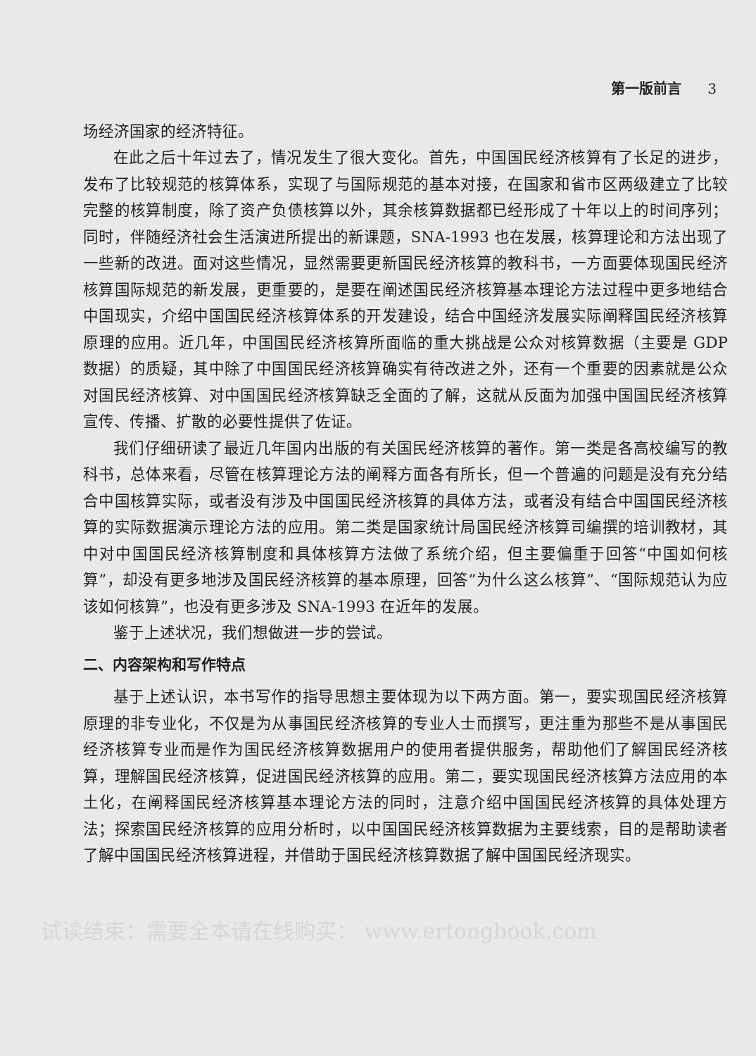第一版前言 3
场经济国家的经济特征。
在此之后十年过去了，情况发生了很大变化。首先，中国国民经济核算有了长足的进步，发布了比较规范的核算体系，实现了与国际规范的基本对接，在国家和省市区两级建立了比较完整的核算制度，除了资产负债核算以外，其余核算数据都已经形成了十年以上的时间序列；同时，伴随经济社会生活演进所提出的新课题，SNA-1993 也在发展，核算理论和方法出现了一些新的改进。面对这些情况，显然需要更新国民经济核算的教科书，一方面要体现国民经济核算国际规范的新发展，更重要的，是要在阐述国民经济核算基本理论方法过程中更多地结合中国现实，介绍中国国民经济核算体系的开发建设，结合中国经济发展实际阐释国民经济核算原理的应用。近几年，中国国民经济核算所面临的重大挑战是公众对核算数据（主要是 GDP 数据）的质疑，其中除了中国国民经济核算确实有待改进之外，还有一个重要的因素就是公众对国民经济核算、对中国国民经济核算缺乏全面的了解，这就从反面为加强中国国民经济核算宣传、传播、扩散的必要性提供了佐证。
我们仔细研读了最近几年国内出版的有关国民经济核算的著作。第一类是各高校编写的教科书，总体来看，尽管在核算理论方法的阐释方面各有所长，但一个普遍的问题是没有充分结合中国核算实际，或者没有涉及中国国民经济核算的具体方法，或者没有结合中国国民经济核算的实际数据演示理论方法的应用。第二类是国家统计局国民经济核算司编撰的培训教材，其中对中国国民经济核算制度和具体核算方法做了系统介绍，但主要偏重于回答“中国如何核算”，却没有更多地涉及国民经济核算的基本原理，回答“为什么这么核算”、“国际规范认为应该如何核算”，也没有更多涉及 SNA-1993 在近年的发展。
鉴于上述状况，我们想做进一步的尝试。
二、内容架构和写作特点
基于上述认识，本书写作的指导思想主要体现为以下两方面。第一，要实现国民经济核算原理的非专业化，不仅是为从事国民经济核算的专业人士而撰写，更注重为那些不是从事国民经济核算专业而是作为国民经济核算数据用户的使用者提供服务，帮助他们了解国民经济核算，理解国民经济核算，促进国民经济核算的应用。第二，要实现国民经济核算方法应用的本土化，在阐释国民经济核算基本理论方法的同时，注意介绍中国国民经济核算的具体处理方法；探索国民经济核算的应用分析时，以中国国民经济核算数据为主要线索，目的是帮助读者了解中国国民经济核算进程，并借助于国民经济核算数据了解中国国民经济现实。
试读结束：需要全本请在线购买： www.ertongbook.com